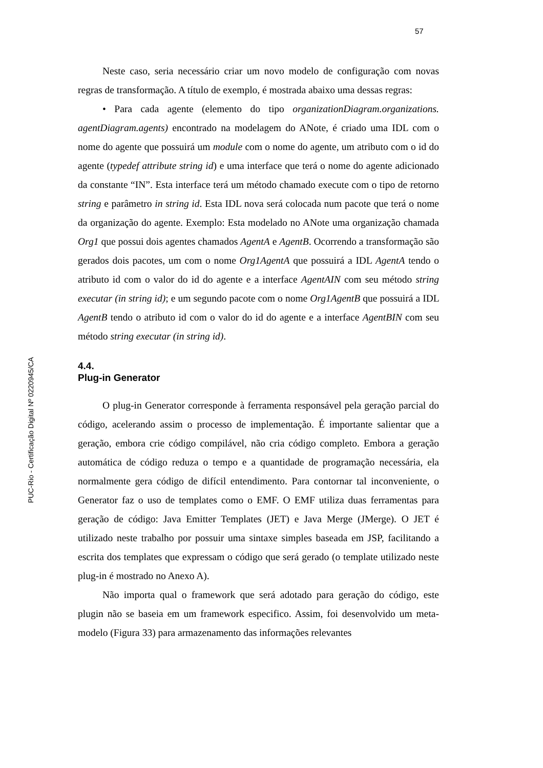57
PUC-Rio - Certificação Digital Nº 0220945/CA
Neste caso, seria necessário criar um novo modelo de configuração com novas regras de transformação. A título de exemplo, é mostrada abaixo uma dessas regras:
• Para cada agente (elemento do tipo organizationDiagram.organizations. agentDiagram.agents) encontrado na modelagem do ANote, é criado uma IDL com o nome do agente que possuirá um module com o nome do agente, um atributo com o id do agente (typedef attribute string id) e uma interface que terá o nome do agente adicionado da constante “IN”. Esta interface terá um método chamado execute com o tipo de retorno string e parâmetro in string id. Esta IDL nova será colocada num pacote que terá o nome da organização do agente. Exemplo: Esta modelado no ANote uma organização chamada Org1 que possui dois agentes chamados AgentA e AgentB. Ocorrendo a transformação são gerados dois pacotes, um com o nome Org1AgentA que possuirá a IDL AgentA tendo o atributo id com o valor do id do agente e a interface AgentAIN com seu método string executar (in string id); e um segundo pacote com o nome Org1AgentB que possuirá a IDL AgentB tendo o atributo id com o valor do id do agente e a interface AgentBIN com seu método string executar (in string id).
4.4.
Plug-in Generator
O plug-in Generator corresponde à ferramenta responsável pela geração parcial do código, acelerando assim o processo de implementação. É importante salientar que a geração, embora crie código compilável, não cria código completo. Embora a geração automática de código reduza o tempo e a quantidade de programação necessária, ela normalmente gera código de difícil entendimento. Para contornar tal inconveniente, o Generator faz o uso de templates como o EMF. O EMF utiliza duas ferramentas para geração de código: Java Emitter Templates (JET) e Java Merge (JMerge). O JET é utilizado neste trabalho por possuir uma sintaxe simples baseada em JSP, facilitando a escrita dos templates que expressam o código que será gerado (o template utilizado neste plug-in é mostrado no Anexo A).
Não importa qual o framework que será adotado para geração do código, este plugin não se baseia em um framework especifico. Assim, foi desenvolvido um meta-modelo (Figura 33) para armazenamento das informações relevantes